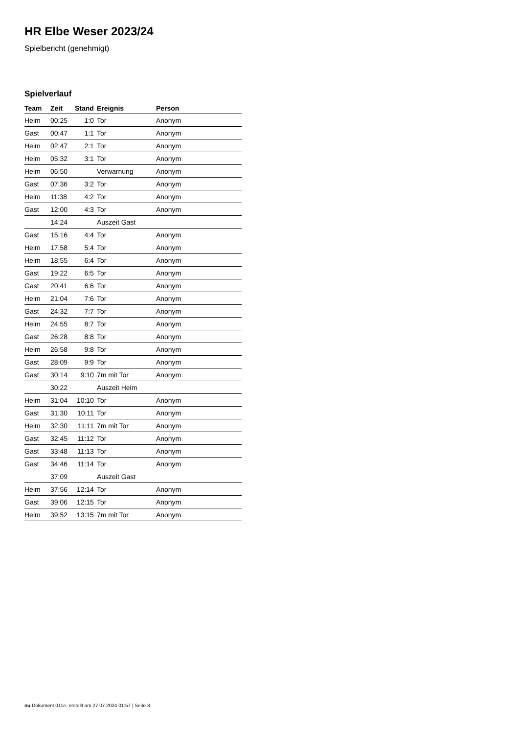HR Elbe Weser 2023/24
Spielbericht (genehmigt)
Spielverlauf
| Team | Zeit | Stand | Ereignis | Person |
| --- | --- | --- | --- | --- |
| Heim | 00:25 | 1:0 | Tor | Anonym |
| Gast | 00:47 | 1:1 | Tor | Anonym |
| Heim | 02:47 | 2:1 | Tor | Anonym |
| Heim | 05:32 | 3:1 | Tor | Anonym |
| Heim | 06:50 | | Verwarnung | Anonym |
| Gast | 07:36 | 3:2 | Tor | Anonym |
| Heim | 11:38 | 4:2 | Tor | Anonym |
| Gast | 12:00 | 4:3 | Tor | Anonym |
| | 14:24 | | Auszeit Gast | |
| Gast | 15:16 | 4:4 | Tor | Anonym |
| Heim | 17:58 | 5:4 | Tor | Anonym |
| Heim | 18:55 | 6:4 | Tor | Anonym |
| Gast | 19:22 | 6:5 | Tor | Anonym |
| Gast | 20:41 | 6:6 | Tor | Anonym |
| Heim | 21:04 | 7:6 | Tor | Anonym |
| Gast | 24:32 | 7:7 | Tor | Anonym |
| Heim | 24:55 | 8:7 | Tor | Anonym |
| Gast | 26:28 | 8:8 | Tor | Anonym |
| Heim | 26:58 | 9:8 | Tor | Anonym |
| Gast | 28:09 | 9:9 | Tor | Anonym |
| Gast | 30:14 | 9:10 | 7m mit Tor | Anonym |
| | 30:22 | | Auszeit Heim | |
| Heim | 31:04 | 10:10 | Tor | Anonym |
| Gast | 31:30 | 10:11 | Tor | Anonym |
| Heim | 32:30 | 11:11 | 7m mit Tor | Anonym |
| Gast | 32:45 | 11:12 | Tor | Anonym |
| Gast | 33:48 | 11:13 | Tor | Anonym |
| Gast | 34:46 | 11:14 | Tor | Anonym |
| | 37:09 | | Auszeit Gast | |
| Heim | 37:56 | 12:14 | Tor | Anonym |
| Gast | 39:06 | 12:15 | Tor | Anonym |
| Heim | 39:52 | 13:15 | 7m mit Tor | Anonym |
nu.Dokument 011e, erstellt am 27.07.2024 01:57 | Seite 3